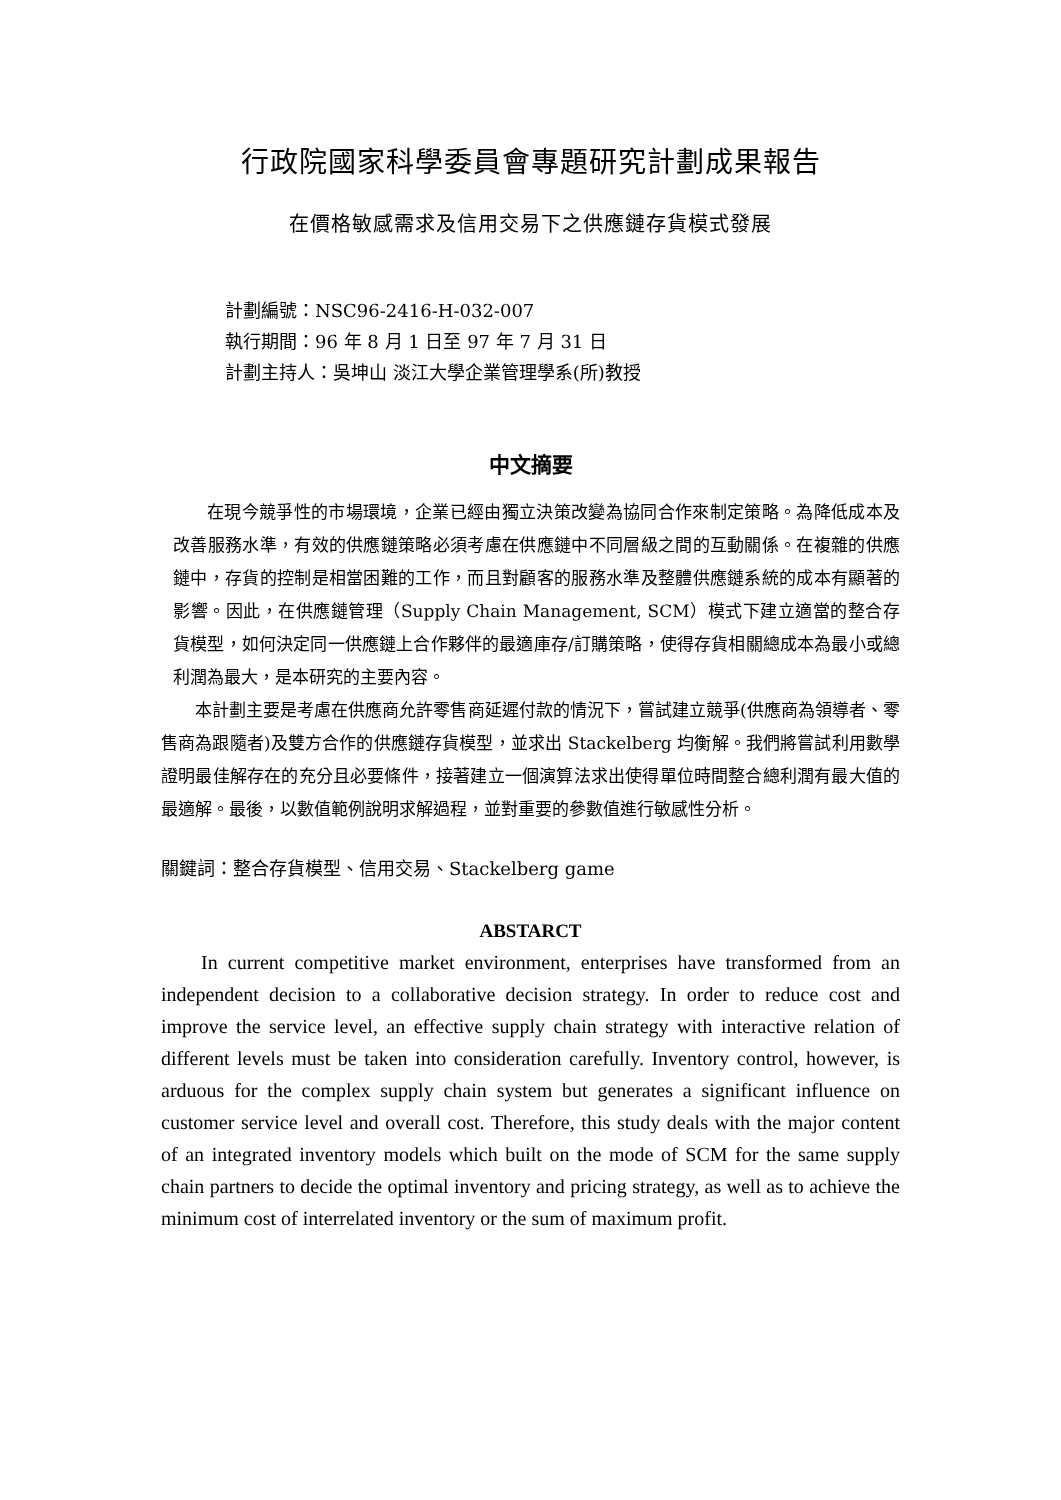行政院國家科學委員會專題研究計劃成果報告
在價格敏感需求及信用交易下之供應鏈存貨模式發展
計劃編號：NSC96-2416-H-032-007
執行期間：96 年 8 月 1 日至 97 年 7 月 31 日
計劃主持人：吳坤山 淡江大學企業管理學系(所)教授
中文摘要
在現今競爭性的市場環境，企業已經由獨立決策改變為協同合作來制定策略。為降低成本及改善服務水準，有效的供應鏈策略必須考慮在供應鏈中不同層級之間的互動關係。在複雜的供應鏈中，存貨的控制是相當困難的工作，而且對顧客的服務水準及整體供應鏈系統的成本有顯著的影響。因此，在供應鏈管理（Supply Chain Management, SCM）模式下建立適當的整合存貨模型，如何決定同一供應鏈上合作夥伴的最適庫存/訂購策略，使得存貨相關總成本為最小或總利潤為最大，是本研究的主要內容。
本計劃主要是考慮在供應商允許零售商延遲付款的情況下，嘗試建立競爭(供應商為領導者、零售商為跟隨者)及雙方合作的供應鏈存貨模型，並求出 Stackelberg 均衡解。我們將嘗試利用數學證明最佳解存在的充分且必要條件，接著建立一個演算法求出使得單位時間整合總利潤有最大值的最適解。最後，以數值範例說明求解過程，並對重要的參數值進行敏感性分析。
關鍵詞：整合存貨模型、信用交易、Stackelberg game
ABSTARCT
In current competitive market environment, enterprises have transformed from an independent decision to a collaborative decision strategy. In order to reduce cost and improve the service level, an effective supply chain strategy with interactive relation of different levels must be taken into consideration carefully. Inventory control, however, is arduous for the complex supply chain system but generates a significant influence on customer service level and overall cost. Therefore, this study deals with the major content of an integrated inventory models which built on the mode of SCM for the same supply chain partners to decide the optimal inventory and pricing strategy, as well as to achieve the minimum cost of interrelated inventory or the sum of maximum profit.